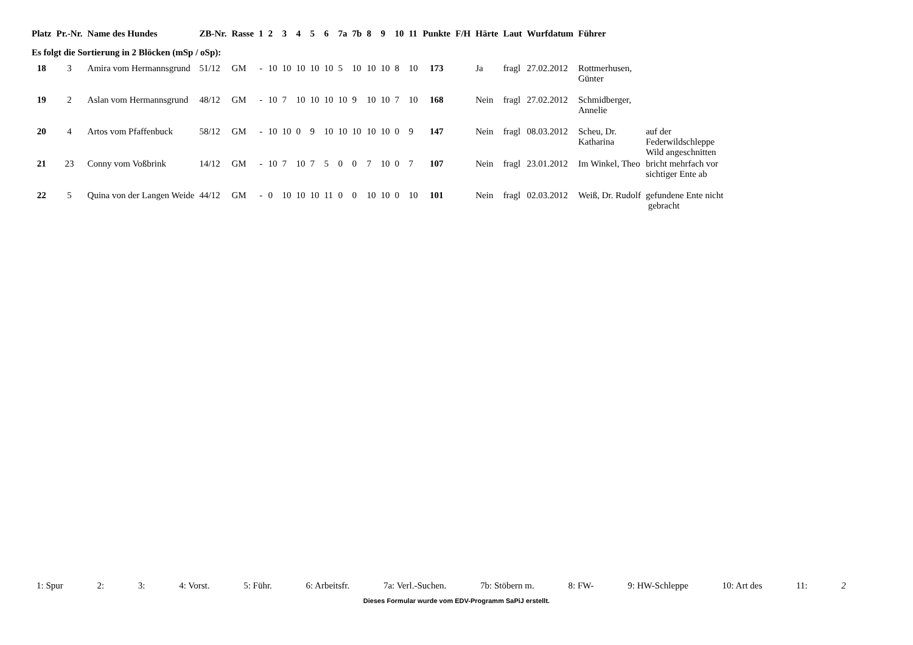| Platz | Pr.-Nr. | Name des Hundes | ZB-Nr. | Rasse | 1 | 2 | 3 | 4 | 5 | 6 | 7a | 7b | 8 | 9 | 10 | 11 | Punkte | F/H | Härte | Laut | Wurfdatum | Führer | |
| --- | --- | --- | --- | --- | --- | --- | --- | --- | --- | --- | --- | --- | --- | --- | --- | --- | --- | --- | --- | --- | --- | --- | --- |
| Es folgt die Sortierung in 2 Blöcken (mSp / oSp): | | | | | | | | | | | | | | | | | | | | | | | |
| 18 | 3 | Amira vom Hermannsgrund | 51/12 | GM | - | 10 | 10 | 10 | 10 | 10 | 5 | 10 | 10 | 10 | 8 | 10 | 173 | | Ja | fragl | 27.02.2012 | Rottmerhusen, Günter | |
| 19 | 2 | Aslan vom Hermannsgrund | 48/12 | GM | - | 10 | 7 | 10 | 10 | 10 | 10 | 9 | 10 | 10 | 7 | 10 | 168 | | Nein | fragl | 27.02.2012 | Schmidberger, Annelie | |
| 20 | 4 | Artos vom Pfaffenbuck | 58/12 | GM | - | 10 | 10 | 0 | 9 | 10 | 10 | 10 | 10 | 10 | 0 | 9 | 147 | | Nein | fragl | 08.03.2012 | Scheu, Dr. Katharina | auf der Federwildschleppe Wild angeschnitten |
| 21 | 23 | Conny vom Voßbrink | 14/12 | GM | - | 10 | 7 | 10 | 7 | 5 | 0 | 0 | 7 | 10 | 0 | 7 | 107 | | Nein | fragl | 23.01.2012 | Im Winkel, Theo | bricht mehrfach vor sichtiger Ente ab |
| 22 | 5 | Quina von der Langen Weide | 44/12 | GM | - | 0 | 10 | 10 | 10 | 11 | 0 | 0 | 10 | 10 | 0 | 10 | 101 | | Nein | fragl | 02.03.2012 | Weiß, Dr. Rudolf | gefundene Ente nicht gebracht |
1: Spur 2: 3: 4: Vorst. 5: Führ. 6: Arbeitsfr. 7a: Verl.-Suchen. 7b: Stöbern m. 8: FW- 9: HW-Schleppe 10: Art des 11: 2
Dieses Formular wurde vom EDV-Programm SaPiJ erstellt.